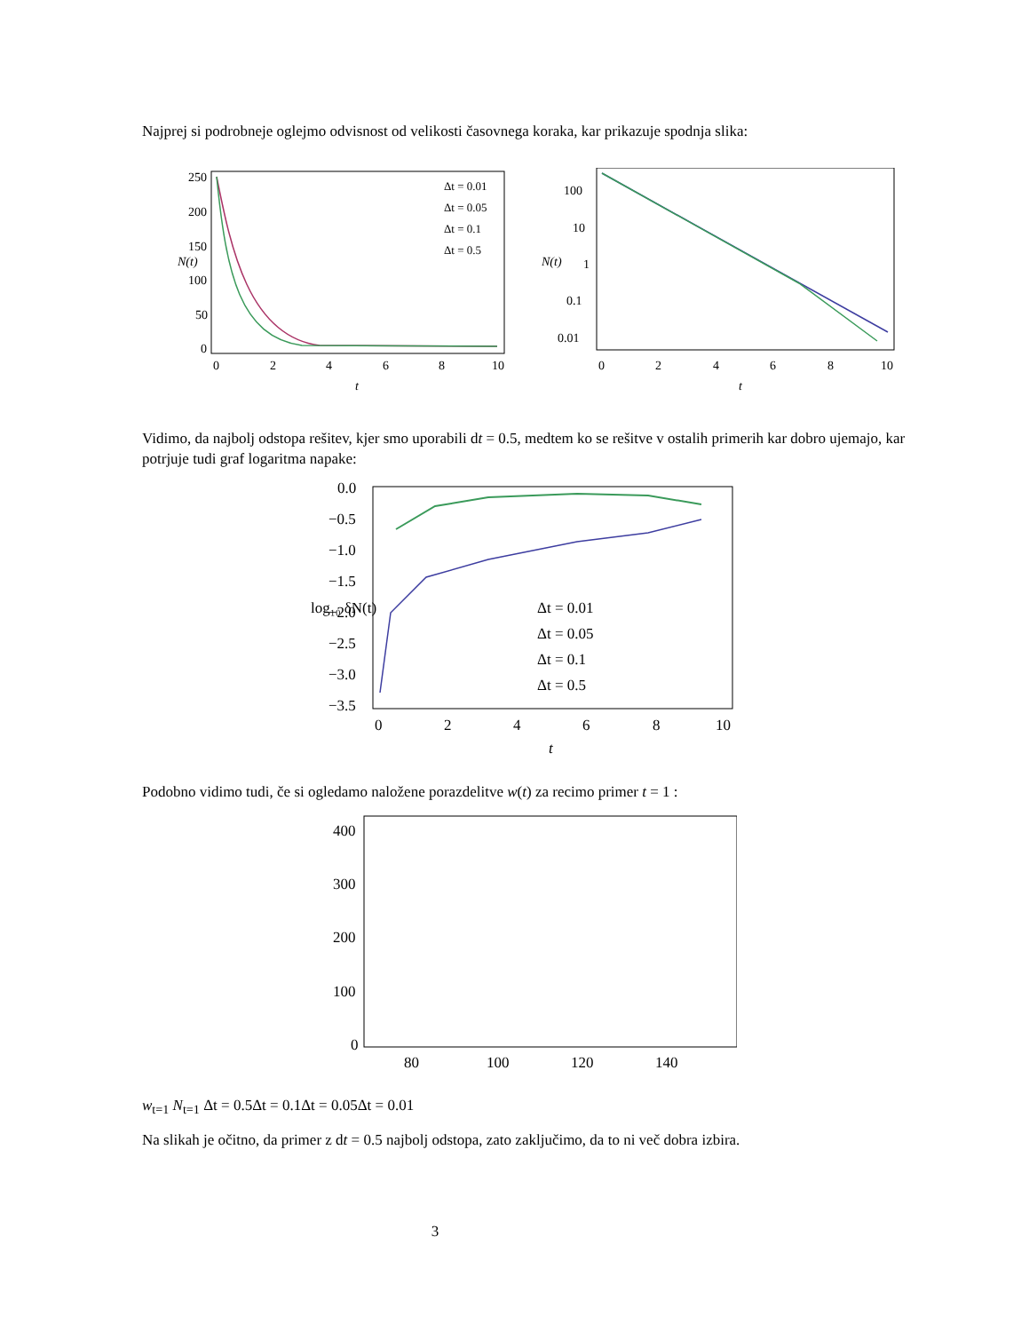Najprej si podrobneje oglejmo odvisnost od velikosti časovnega koraka, kar prikazuje spodnja slika:
250
200
150
100
50
0
0
2
4
6
8
10
t
N(t)
Δt = 0.01
Δt = 0.05
Δt = 0.1
Δt = 0.5
100
10
1
0.1
0.01
0
2
4
6
8
10
t
N(t)
Vidimo, da najbolj odstopa rešitev, kjer smo uporabili dt = 0.5, medtem ko se rešitve v ostalih primerih kar dobro ujemajo, kar potrjuje tudi graf logaritma napake:
0.0
−0.5
−1.0
−1.5
−2.0
−2.5
−3.0
−3.5
0
2
4
6
8
10
t
log₁₀ δN(t)
Δt = 0.01
Δt = 0.05
Δt = 0.1
Δt = 0.5
Podobno vidimo tudi, če si ogledamo naložene porazdelitve w(t) za recimo primer t = 1 :
400
300
200
100
0
80
100
120
140
wt=1
Nt=1
Δt = 0.5
Δt = 0.1
Δt = 0.05
Δt = 0.01
Na slikah je očitno, da primer z dt = 0.5 najbolj odstopa, zato zaključimo, da to ni več dobra izbira.
3